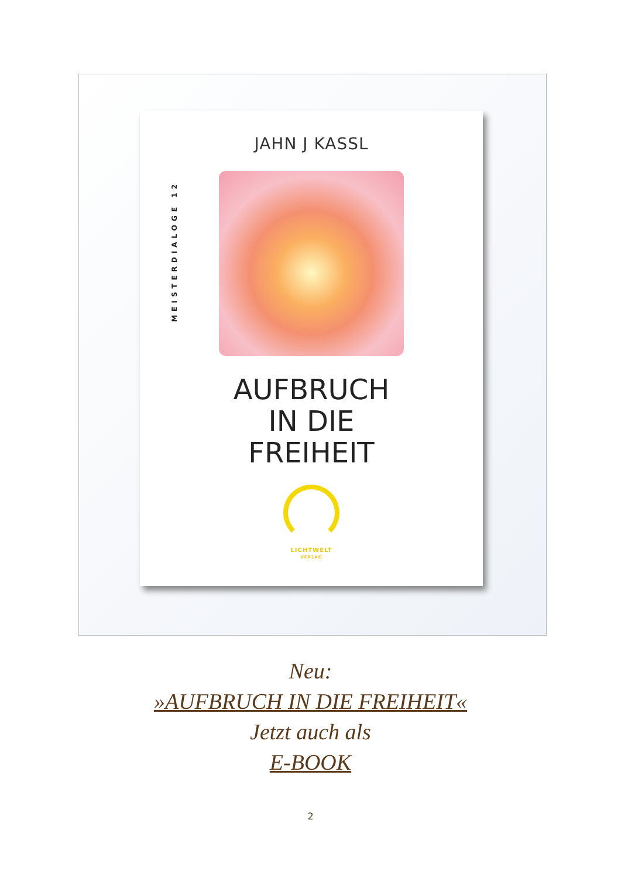MEISTERDIALOGE 12
JAHN J KASSL
AUFBRUCH
IN DIE
FREIHEIT
LICHTWELT
VERLAG
Neu:
»AUFBRUCH IN DIE FREIHEIT«
Jetzt auch als
E-BOOK
2